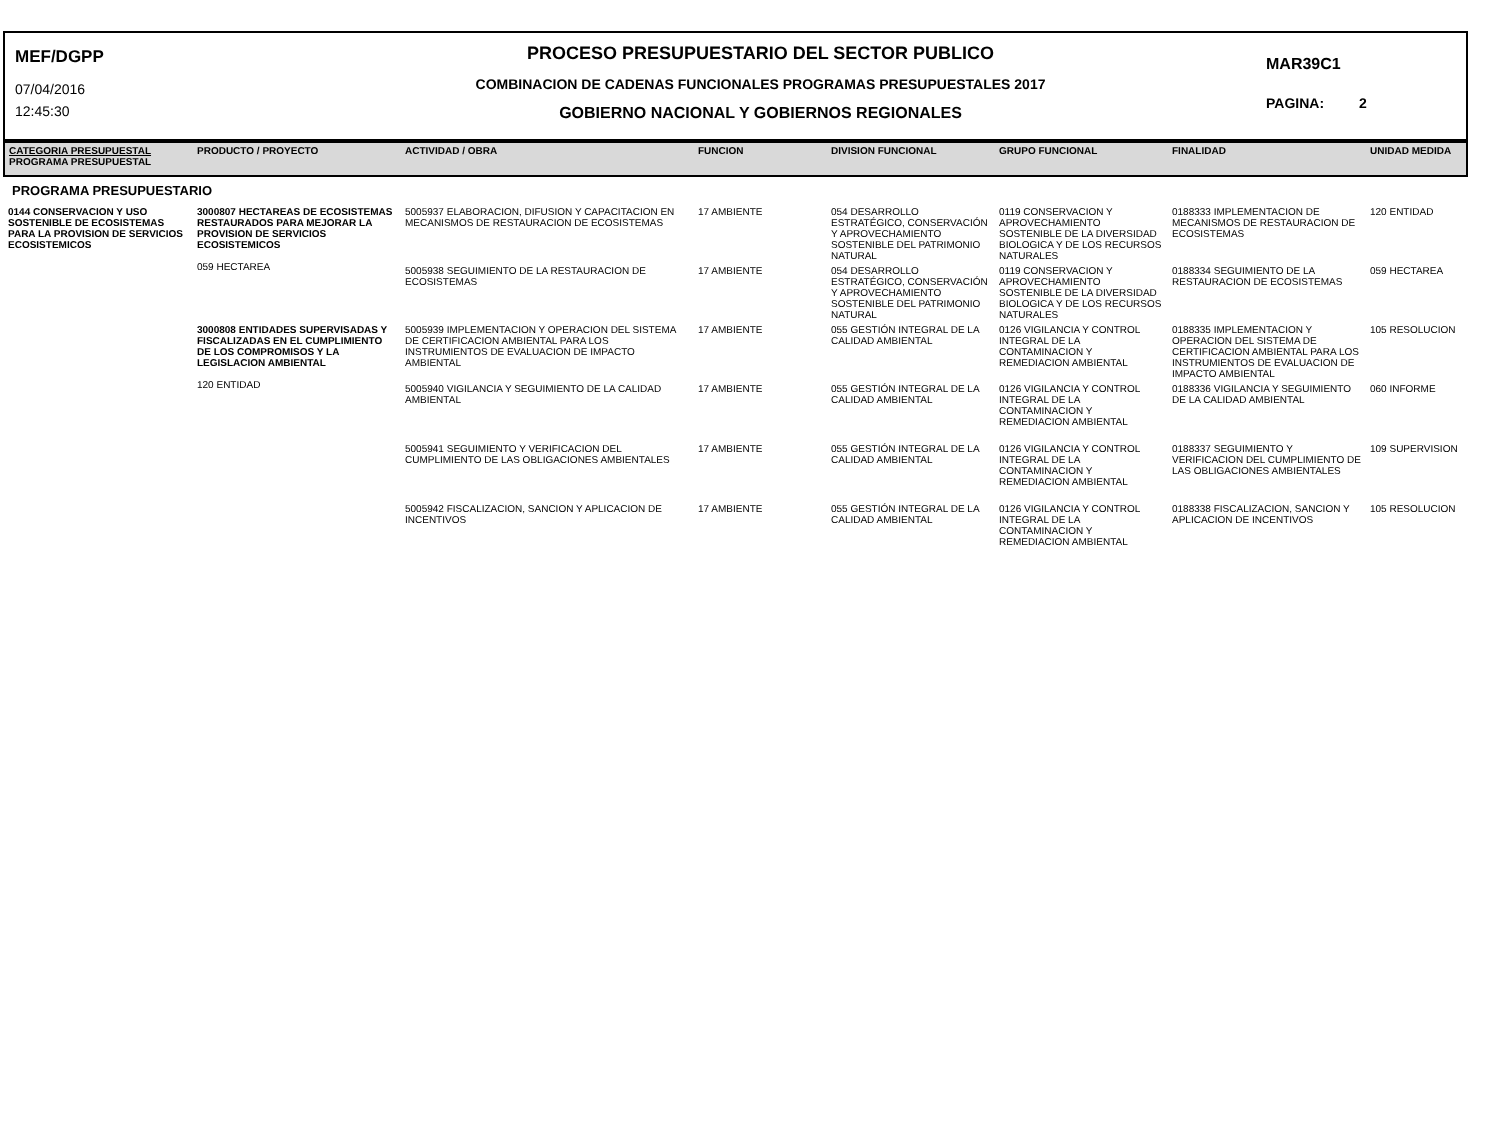MEF/DGPP
07/04/2016
12:45:30
PROCESO PRESUPUESTARIO DEL SECTOR PUBLICO
COMBINACION DE CADENAS FUNCIONALES PROGRAMAS PRESUPUESTALES 2017
GOBIERNO NACIONAL Y GOBIERNOS REGIONALES
MAR39C1
PAGINA: 2
| CATEGORIA PRESUPUESTAL PROGRAMA PRESUPUESTAL | PRODUCTO / PROYECTO | ACTIVIDAD / OBRA | FUNCION | DIVISION FUNCIONAL | GRUPO FUNCIONAL | FINALIDAD | UNIDAD MEDIDA |
| --- | --- | --- | --- | --- | --- | --- | --- |
| PROGRAMA PRESUPUESTARIO | | | | | | | |
| 0144 CONSERVACION Y USO SOSTENIBLE DE ECOSISTEMAS PARA LA PROVISION DE SERVICIOS ECOSISTEMICOS | 3000807 HECTAREAS DE ECOSISTEMAS RESTAURADOS PARA MEJORAR LA PROVISION DE SERVICIOS ECOSISTEMICOS 059 HECTAREA | 5005937 ELABORACION, DIFUSION Y CAPACITACION EN MECANISMOS DE RESTAURACION DE ECOSISTEMAS | 17 AMBIENTE | 054 DESARROLLO ESTRATÉGICO, CONSERVACIÓN Y APROVECHAMIENTO SOSTENIBLE DEL PATRIMONIO NATURAL | 0119 CONSERVACION Y APROVECHAMIENTO SOSTENIBLE DE LA DIVERSIDAD BIOLOGICA Y DE LOS RECURSOS NATURALES | 0188333 IMPLEMENTACION DE MECANISMOS DE RESTAURACION DE ECOSISTEMAS | 120 ENTIDAD |
| | | 5005938 SEGUIMIENTO DE LA RESTAURACION DE ECOSISTEMAS | 17 AMBIENTE | 054 DESARROLLO ESTRATÉGICO, CONSERVACIÓN Y APROVECHAMIENTO SOSTENIBLE DEL PATRIMONIO NATURAL | 0119 CONSERVACION Y APROVECHAMIENTO SOSTENIBLE DE LA DIVERSIDAD BIOLOGICA Y DE LOS RECURSOS NATURALES | 0188334 SEGUIMIENTO DE LA RESTAURACION DE ECOSISTEMAS | 059 HECTAREA |
| | 3000808 ENTIDADES SUPERVISADAS Y FISCALIZADAS EN EL CUMPLIMIENTO DE LOS COMPROMISOS Y LA LEGISLACION AMBIENTAL 120 ENTIDAD | 5005939 IMPLEMENTACION Y OPERACION DEL SISTEMA DE CERTIFICACION AMBIENTAL PARA LOS INSTRUMIENTOS DE EVALUACION DE IMPACTO AMBIENTAL | 17 AMBIENTE | 055 GESTIÓN INTEGRAL DE LA CALIDAD AMBIENTAL | 0126 VIGILANCIA Y CONTROL INTEGRAL DE LA CONTAMINACION Y REMEDIACION AMBIENTAL | 0188335 IMPLEMENTACION Y OPERACION DEL SISTEMA DE CERTIFICACION AMBIENTAL PARA LOS INSTRUMIENTOS DE EVALUACION DE IMPACTO AMBIENTAL | 105 RESOLUCION |
| | | 5005940 VIGILANCIA Y SEGUIMIENTO DE LA CALIDAD AMBIENTAL | 17 AMBIENTE | 055 GESTIÓN INTEGRAL DE LA CALIDAD AMBIENTAL | 0126 VIGILANCIA Y CONTROL INTEGRAL DE LA CONTAMINACION Y REMEDIACION AMBIENTAL | 0188336 VIGILANCIA Y SEGUIMIENTO DE LA CALIDAD AMBIENTAL | 060 INFORME |
| | | 5005941 SEGUIMIENTO Y VERIFICACION DEL CUMPLIMIENTO DE LAS OBLIGACIONES AMBIENTALES | 17 AMBIENTE | 055 GESTIÓN INTEGRAL DE LA CALIDAD AMBIENTAL | 0126 VIGILANCIA Y CONTROL INTEGRAL DE LA CONTAMINACION Y REMEDIACION AMBIENTAL | 0188337 SEGUIMIENTO Y VERIFICACION DEL CUMPLIMIENTO DE LAS OBLIGACIONES AMBIENTALES | 109 SUPERVISION |
| | | 5005942 FISCALIZACION, SANCION Y APLICACION DE INCENTIVOS | 17 AMBIENTE | 055 GESTIÓN INTEGRAL DE LA CALIDAD AMBIENTAL | 0126 VIGILANCIA Y CONTROL INTEGRAL DE LA CONTAMINACION Y REMEDIACION AMBIENTAL | 0188338 FISCALIZACION, SANCION Y APLICACION DE INCENTIVOS | 105 RESOLUCION |